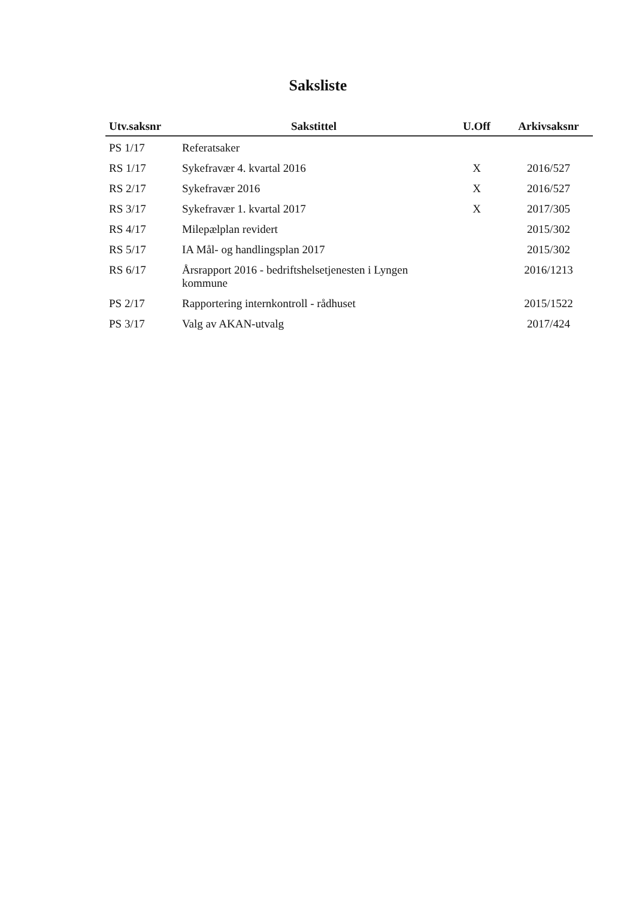Saksliste
| Utv.saksnr | Sakstittel | U.Off | Arkivsaksnr |
| --- | --- | --- | --- |
| PS 1/17 | Referatsaker | | |
| RS 1/17 | Sykefravær 4. kvartal 2016 | X | 2016/527 |
| RS 2/17 | Sykefravær 2016 | X | 2016/527 |
| RS 3/17 | Sykefravær 1. kvartal 2017 | X | 2017/305 |
| RS 4/17 | Milepælplan revidert | | 2015/302 |
| RS 5/17 | IA Mål- og handlingsplan 2017 | | 2015/302 |
| RS 6/17 | Årsrapport 2016 - bedriftshelsetjenesten i Lyngen kommune | | 2016/1213 |
| PS 2/17 | Rapportering internkontroll - rådhuset | | 2015/1522 |
| PS 3/17 | Valg av AKAN-utvalg | | 2017/424 |